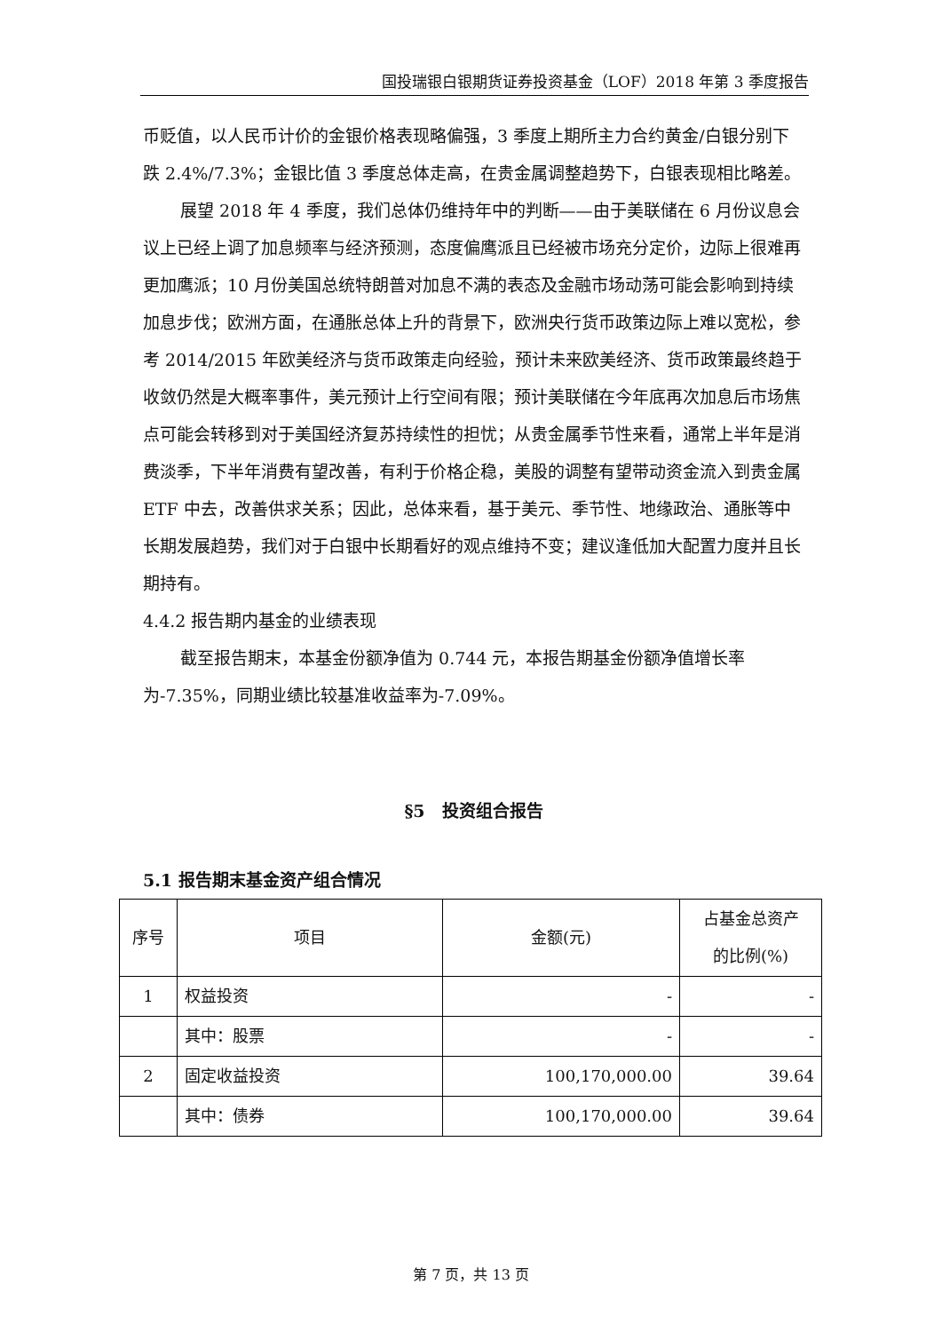国投瑞银白银期货证券投资基金（LOF）2018 年第 3 季度报告
币贬值，以人民币计价的金银价格表现略偏强，3 季度上期所主力合约黄金/白银分别下跌 2.4%/7.3%；金银比值 3 季度总体走高，在贵金属调整趋势下，白银表现相比略差。
展望 2018 年 4 季度，我们总体仍维持年中的判断——由于美联储在 6 月份议息会议上已经上调了加息频率与经济预测，态度偏鹰派且已经被市场充分定价，边际上很难再更加鹰派；10 月份美国总统特朗普对加息不满的表态及金融市场动荡可能会影响到持续加息步伐；欧洲方面，在通胀总体上升的背景下，欧洲央行货币政策边际上难以宽松，参考 2014/2015 年欧美经济与货币政策走向经验，预计未来欧美经济、货币政策最终趋于收敛仍然是大概率事件，美元预计上行空间有限；预计美联储在今年底再次加息后市场焦点可能会转移到对于美国经济复苏持续性的担忧；从贵金属季节性来看，通常上半年是消费淡季，下半年消费有望改善，有利于价格企稳，美股的调整有望带动资金流入到贵金属 ETF 中去，改善供求关系；因此，总体来看，基于美元、季节性、地缘政治、通胀等中长期发展趋势，我们对于白银中长期看好的观点维持不变；建议逢低加大配置力度并且长期持有。
4.4.2 报告期内基金的业绩表现
截至报告期末，本基金份额净值为 0.744 元，本报告期基金份额净值增长率为-7.35%，同期业绩比较基准收益率为-7.09%。
§5　投资组合报告
5.1 报告期末基金资产组合情况
| 序号 | 项目 | 金额(元) | 占基金总资产 的比例(%) |
| --- | --- | --- | --- |
| 1 | 权益投资 | - | - |
| | 其中：股票 | - | - |
| 2 | 固定收益投资 | 100,170,000.00 | 39.64 |
| | 其中：债券 | 100,170,000.00 | 39.64 |
第 7 页，共 13 页